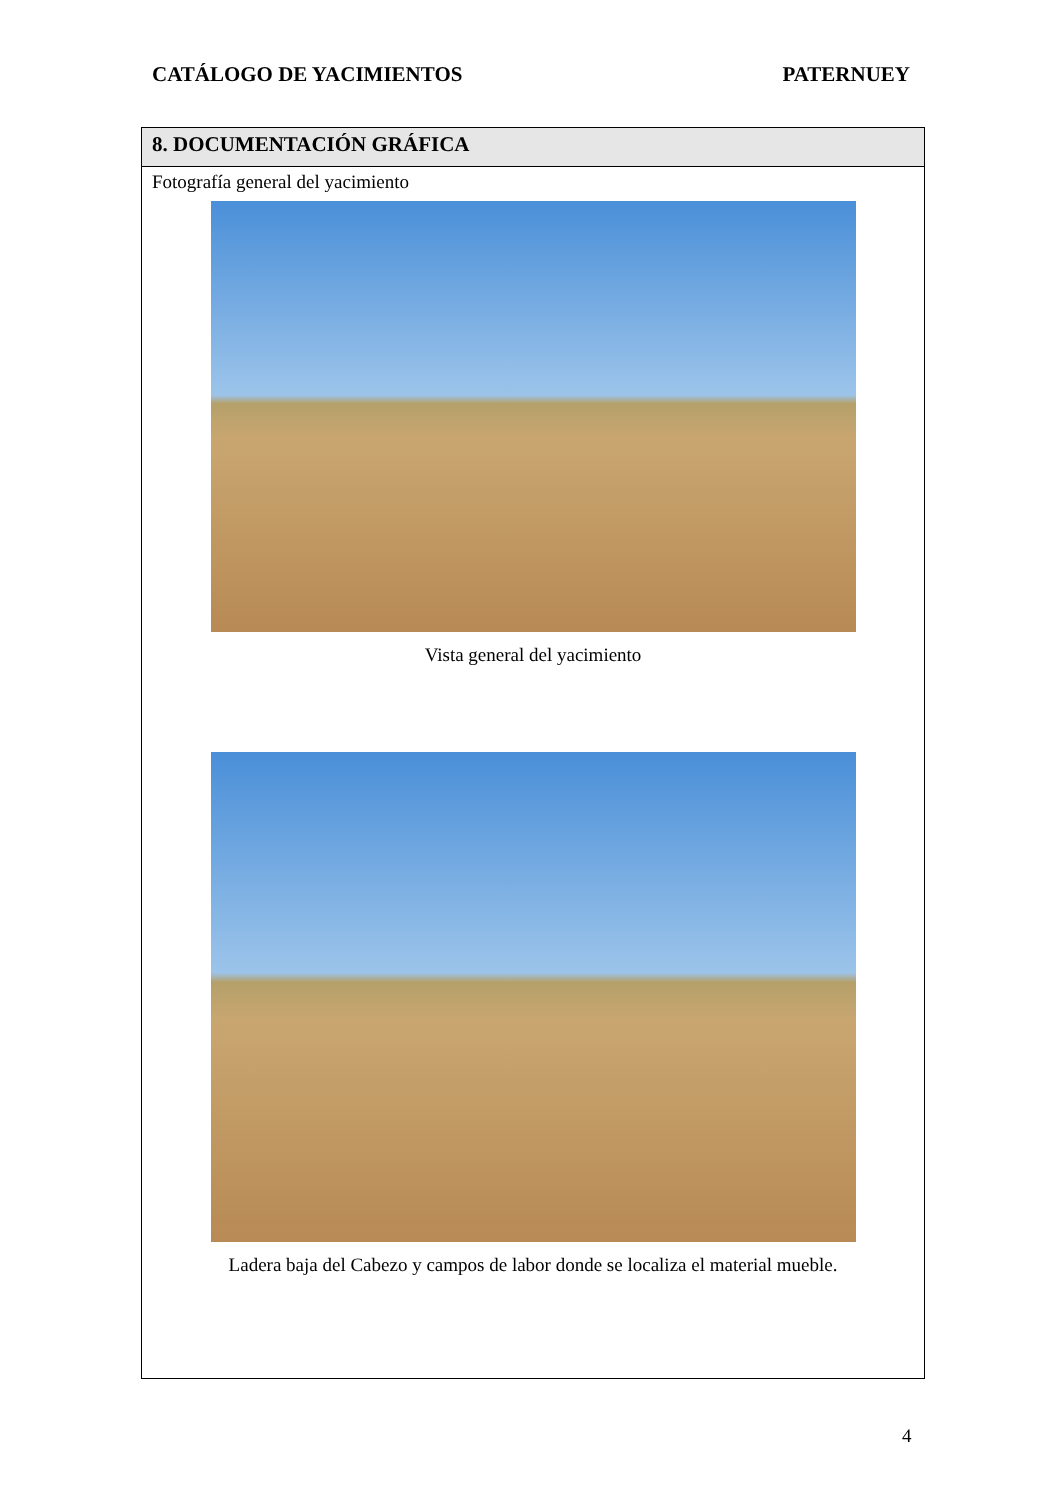CATÁLOGO DE YACIMIENTOS PATERNUEY
8. DOCUMENTACIÓN GRÁFICA
Fotografía general del yacimiento
Vista general del yacimiento
Ladera baja del Cabezo y campos de labor donde se localiza el material mueble.
4